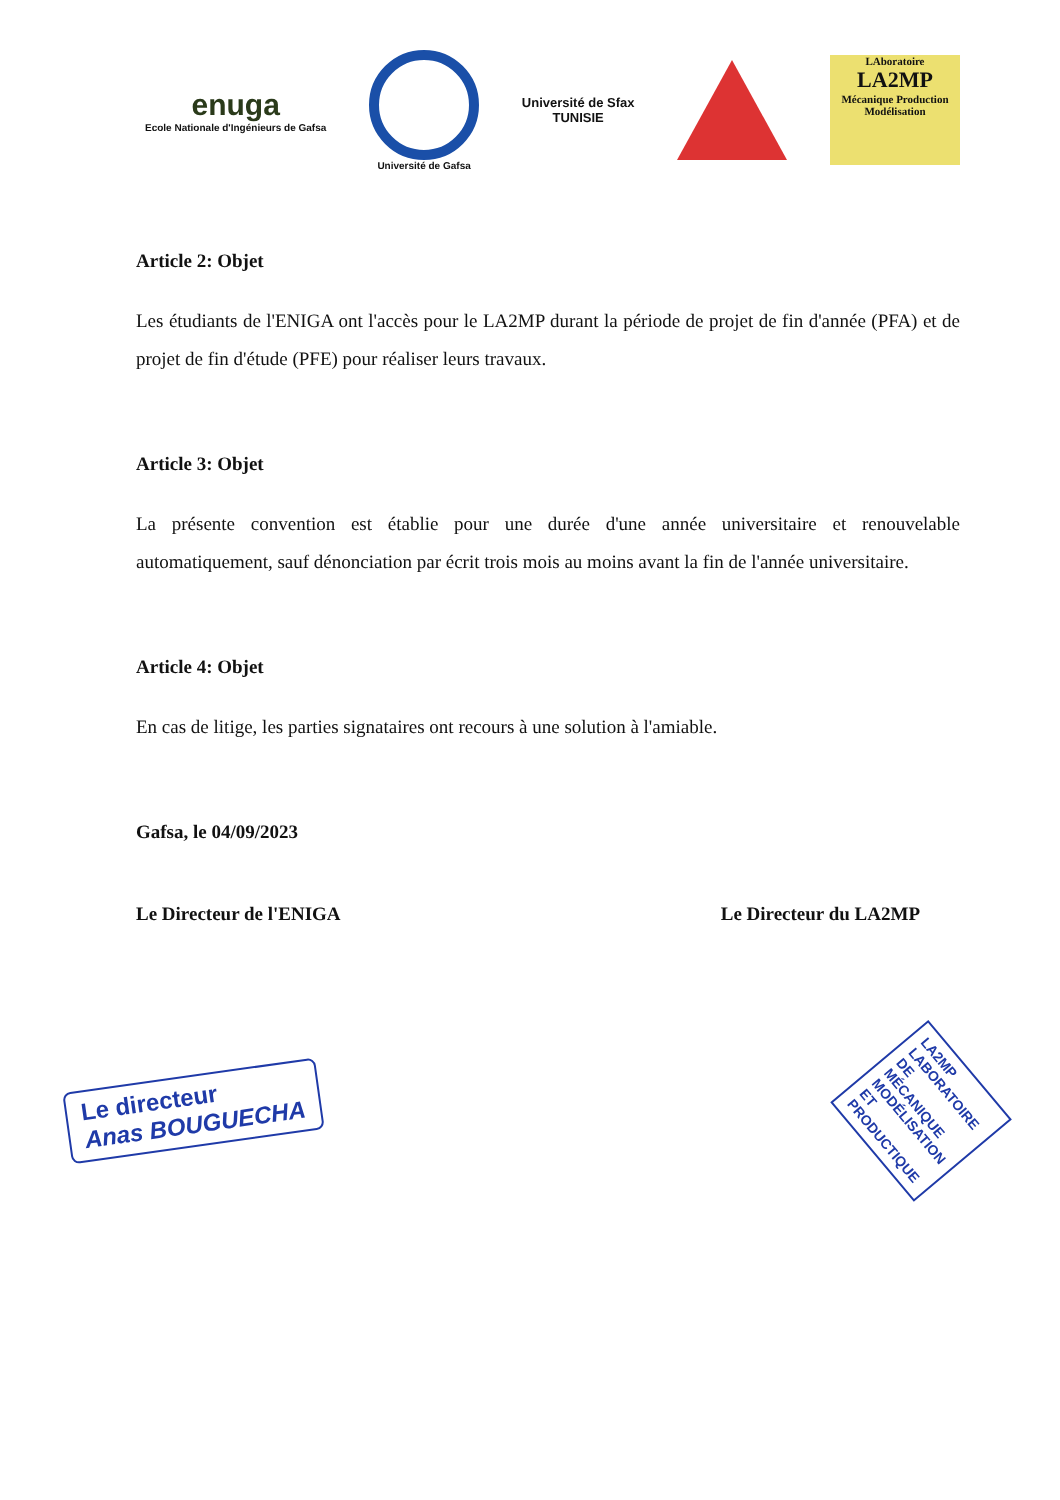enuga
Ecole Nationale d'Ingénieurs de Gafsa
Université de Gafsa
Université de Sfax
TUNISIE
LAboratoire
LA2MP
Mécanique Production
Modélisation
Article 2: Objet
Les étudiants de l'ENIGA ont l'accès pour le LA2MP durant la période de projet de fin d'année (PFA) et de projet de fin d'étude (PFE) pour réaliser leurs travaux.
Article 3: Objet
La présente convention est établie pour une durée d'une année universitaire et renouvelable automatiquement, sauf dénonciation par écrit trois mois au moins avant la fin de l'année universitaire.
Article 4: Objet
En cas de litige, les parties signataires ont recours à une solution à l'amiable.
Gafsa, le 04/09/2023
Le Directeur de l'ENIGA Le Directeur du LA2MP
Le directeur
Anas BOUGUECHA
LA2MP LABORATOIRE DE MÉCANIQUE MODÉLISATION ET PRODUCTIQUE